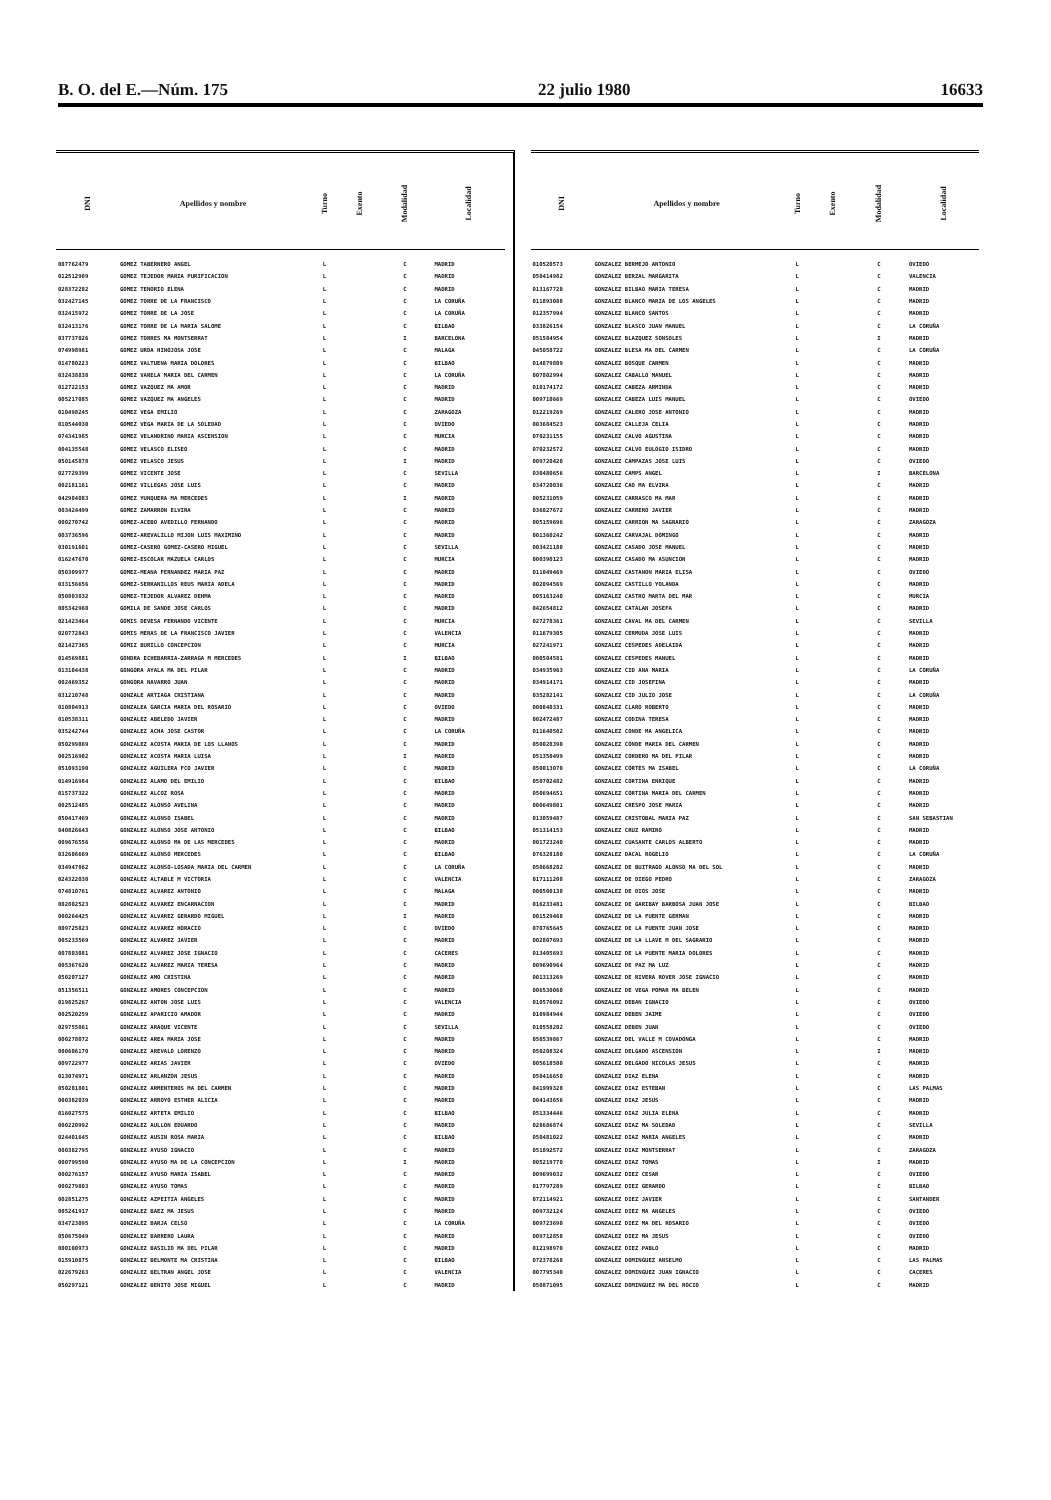B. O. del E.—Núm. 175 22 julio 1980 16633
| DNI | Apellidos y nombre | Turno | Exento | Modalidad | Localidad |
| --- | --- | --- | --- | --- | --- |
| 007762479 | GOMEZ TABERNERO ANGEL | L | | C | MADRID |
| 012512909 | GOMEZ TEJEDOR MARIA PURIFICACION | L | | C | MADRID |
| 028372282 | GOMEZ TENORIO ELENA | L | | C | MADRID |
| 032427145 | GOMEZ TORRE DE LA FRANCISCO | L | | C | LA CORUÑA |
| 032415972 | GOMEZ TORRE DE LA JOSE | L | | C | LA CORUÑA |
| 032413176 | GOMEZ TORRE DE LA MARIA SALOME | L | | C | BILBAO |
| 037737026 | GOMEZ TORRES MA MONTSERRAT | L | | I | BARCELONA |
| 074998981 | GOMEZ URDA HINOJOSA JOSE | L | | C | MALAGA |
| 014780223 | GOMEZ VALTUENA MARIA DOLORES | L | | C | BILBAO |
| 032438838 | GOMEZ VARELA MARIA DEL CARMEN | L | | C | LA CORUÑA |
| 012722153 | GOMEZ VAZQUEZ MA AMOR | L | | C | MADRID |
| 005217085 | GOMEZ VAZQUEZ MA ANGELES | L | | C | MADRID |
| 010498245 | GOMEZ VEGA EMILIO | L | | C | ZARAGOZA |
| 010544030 | GOMEZ VEGA MARIA DE LA SOLEDAD | L | | C | OVIEDO |
| 074341985 | GOMEZ VELANDRINO MARIA ASCENSION | L | | C | MURCIA |
| 004135548 | GOMEZ VELASCO ELISEO | L | | C | MADRID |
| 050145878 | GOMEZ VELASCO JESUS | L | | I | MADRID |
| 027729399 | GOMEZ VICENTE JOSE | L | | C | SEVILLA |
| 002181161 | GOMEZ VILLEGAS JOSE LUIS | L | | C | MADRID |
| 042984083 | GOMEZ YUNQUERA MA MERCEDES | L | | I | MADRID |
| 003424499 | GOMEZ ZAMARRON ELVIRA | L | | C | MADRID |
| 000270742 | GOMEZ-ACEBO AVEDILLO FERNANDO | L | | C | MADRID |
| 003736596 | GOMEZ-AREVALILLO MIJON LUIS MAXIMINO | L | | C | MADRID |
| 030191601 | GOMEZ-CASERO GOMEZ-CASERO MIGUEL | L | | C | SEVILLA |
| 016247670 | GOMEZ-ESCOLAR MAZUELA CARLOS | L | | C | MURCIA |
| 050309977 | GOMEZ-MEANA FERNANDEZ MARIA PAZ | L | | C | MADRID |
| 033156656 | GOMEZ-SERRANILLOS REUS MARIA ADELA | L | | C | MADRID |
| 050803832 | GOMEZ-TEJEDOR ALVAREZ DEHMA | L | | C | MADRID |
| 005342968 | GOMILA DE SANDE JOSE CARLOS | L | | C | MADRID |
| 021423464 | GOMIS DEVESA FERNANDO VICENTE | L | | C | MURCIA |
| 020772843 | GOMIS MERAS DE LA FRANCISCO JAVIER | L | | C | VALENCIA |
| 021427365 | GOMIZ BURILLO CONCEPCION | L | | C | MURCIA |
| 014569881 | GONDRA ECHEBARRIA-ZARRAGA M MERCEDES | L | | I | BILBAO |
| 013104438 | GONGORA AYALA MA DEL PILAR | L | | C | MADRID |
| 002469352 | GONGORA NAVARRO JUAN | L | | C | MADRID |
| 031210748 | GONZALE ARTIAGA CRISTIANA | L | | C | MADRID |
| 010804913 | GONZALEA GARCIA MARIA DEL ROSARIO | L | | C | OVIEDO |
| 010538311 | GONZALEZ ABELEDO JAVIER | L | | C | MADRID |
| 035242744 | GONZALEZ ACHA JOSE CASTOR | L | | C | LA CORUÑA |
| 050299869 | GONZALEZ ACOSTA MARIA DE LOS LLANOS | L | | C | MADRID |
| 002516902 | GONZALEZ ACOSTA MARIA LUISA | L | | I | MADRID |
| 051093190 | GONZALEZ AGUILERA FCO JAVIER | L | | C | MADRID |
| 014916984 | GONZALEZ ALAMO DEL EMILIO | L | | C | BILBAO |
| 015737322 | GONZALEZ ALCOZ ROSA | L | | C | MADRID |
| 002512485 | GONZALEZ ALONSO AVELINA | L | | C | MADRID |
| 050417469 | GONZALEZ ALONSO ISABEL | L | | C | MADRID |
| 040826643 | GONZALEZ ALONSO JOSE ANTONIO | L | | C | BILBAO |
| 009676556 | GONZALEZ ALONSO MA DE LAS MERCEDES | L | | C | MADRID |
| 032606669 | GONZALEZ ALONSO MERCEDES | L | | C | BILBAO |
| 034947862 | GONZALEZ ALONSO-LOSADA MARIA DEL CARMEN | L | | C | LA CORUÑA |
| 024322030 | GONZALEZ ALTABLE M VICTORIA | L | | C | VALENCIA |
| 074810761 | GONZALEZ ALVAREZ ANTONIO | L | | C | MALAGA |
| 002802523 | GONZALEZ ALVAREZ ENCARNACION | L | | C | MADRID |
| 000264425 | GONZALEZ ALVAREZ GERARDO MIGUEL | L | | I | MADRID |
| 009725823 | GONZALEZ ALVAREZ HORACIO | L | | C | OVIEDO |
| 005233569 | GONZALEZ ALVAREZ JAVIER | L | | C | MADRID |
| 007803081 | GONZALEZ ALVAREZ JOSE IGNACIO | L | | C | CACERES |
| 005367620 | GONZALEZ ALVAREZ MARIA TERESA | L | | C | MADRID |
| 050207127 | GONZALEZ AMO CRISTINA | L | | C | MADRID |
| 051356511 | GONZALEZ AMORES CONCEPCION | L | | C | MADRID |
| 019825267 | GONZALEZ ANTON JOSE LUIS | L | | C | VALENCIA |
| 002520259 | GONZALEZ APARICIO AMADOR | L | | C | MADRID |
| 029755061 | GONZALEZ ARAQUE VICENTE | L | | C | SEVILLA |
| 000278072 | GONZALEZ AREA MARIA JOSE | L | | C | MADRID |
| 000606170 | GONZALEZ AREVALO LORENZO | L | | C | MADRID |
| 009722977 | GONZALEZ ARIAS JAVIER | L | | C | OVIEDO |
| 013074971 | GONZALEZ ARLANZON JESUS | L | | C | MADRID |
| 050281801 | GONZALEZ ARMENTEROS MA DEL CARMEN | L | | C | MADRID |
| 000382039 | GONZALEZ ARROYO ESTHER ALICIA | L | | C | MADRID |
| 016027575 | GONZALEZ ARTETA EMILIO | L | | C | BILBAO |
| 000220992 | GONZALEZ AULLON EDUARDO | L | | C | MADRID |
| 024401645 | GONZALEZ AUSIN ROSA MARIA | L | | C | BILBAO |
| 000382795 | GONZALEZ AYUSO IGNACIO | L | | C | MADRID |
| 000799590 | GONZALEZ AYUSO MA DE LA CONCEPCION | L | | I | MADRID |
| 000276157 | GONZALEZ AYUSO MARIA ISABEL | L | | C | MADRID |
| 000279803 | GONZALEZ AYUSO TOMAS | L | | C | MADRID |
| 002851275 | GONZALEZ AZPEITIA ANGELES | L | | C | MADRID |
| 005241917 | GONZALEZ BAEZ MA JESUS | L | | C | MADRID |
| 034723095 | GONZALEZ BARJA CELSO | L | | C | LA CORUÑA |
| 050675049 | GONZALEZ BARRERO LAURA | L | | C | MADRID |
| 000100973 | GONZALEZ BASILIO MA DEL PILAR | L | | C | MADRID |
| 015910875 | GONZALEZ BELMONTE MA CRISTINA | L | | C | BILBAO |
| 022679263 | GONZALEZ BELTRAN ANGEL JOSE | L | | C | VALENCIA |
| 050297121 | GONZALEZ BENITO JOSE MIGUEL | L | | C | MADRID |
| DNI | Apellidos y nombre | Turno | Exento | Modalidad | Localidad |
| --- | --- | --- | --- | --- | --- |
| 010520573 | GONZALEZ BERMEJO ANTONIO | L | | C | OVIEDO |
| 050414982 | GONZALEZ BERZAL MARGARITA | L | | C | VALENCIA |
| 013167720 | GONZALEZ BILBAO MARIA TERESA | L | | C | MADRID |
| 011893088 | GONZALEZ BLANCO MARIA DE LOS ANGELES | L | | C | MADRID |
| 012357994 | GONZALEZ BLANCO SANTOS | L | | C | MADRID |
| 033826154 | GONZALEZ BLASCO JUAN MANUEL | L | | C | LA CORUÑA |
| 051584954 | GONZALEZ BLAZQUEZ SONSOLES | L | | I | MADRID |
| 045058722 | GONZALEZ BLESA MA DEL CARMEN | L | | C | LA CORUÑA |
| 014879809 | GONZALEZ BOSQUE CARMEN | L | | C | MADRID |
| 007802994 | GONZALEZ CABALLO MANUEL | L | | C | MADRID |
| 010174172 | GONZALEZ CABEZA ARMINDA | L | | C | MADRID |
| 009710669 | GONZALEZ CABEZA LUIS MANUEL | L | | C | OVIEDO |
| 012219269 | GONZALEZ CALERO JOSE ANTONIO | L | | C | MADRID |
| 003684523 | GONZALEZ CALLEJA CELIA | L | | C | MADRID |
| 070231155 | GONZALEZ CALVO AGUSTINA | L | | C | MADRID |
| 070232572 | GONZALEZ CALVO EULOGIO ISIDRO | L | | C | MADRID |
| 009720420 | GONZALEZ CAMPAZAS JOSE LUIS | L | | C | OVIEDO |
| 030480656 | GONZALEZ CAMPS ANGEL | L | | I | BARCELONA |
| 034720036 | GONZALEZ CAO MA ELVIRA | L | | C | MADRID |
| 005231059 | GONZALEZ CARRASCO MA MAR | L | | C | MADRID |
| 036027672 | GONZALEZ CARRERO JAVIER | L | | C | MADRID |
| 005159696 | GONZALEZ CARRION MA SAGRARIO | L | | C | ZARAGOZA |
| 001360242 | GONZALEZ CARVAJAL DOMINGO | L | | C | MADRID |
| 003421180 | GONZALEZ CASADO JOSE MANUEL | L | | C | MADRID |
| 000390123 | GONZALEZ CASADO MA ASUNCION | L | | C | MADRID |
| 011049469 | GONZALEZ CASTANON MARIA ELISA | L | | C | OVIEDO |
| 002094569 | GONZALEZ CASTILLO YOLANDA | L | | C | MADRID |
| 005163240 | GONZALEZ CASTRO MARTA DEL MAR | L | | C | MURCIA |
| 042654812 | GONZALEZ CATALAN JOSEFA | L | | C | MADRID |
| 027278361 | GONZALEZ CAVAL MA DEL CARMEN | L | | C | SEVILLA |
| 011679305 | GONZALEZ CERMUDA JOSE LUIS | L | | C | MADRID |
| 027241971 | GONZALEZ CESPEDES ADELAIDA | L | | C | MADRID |
| 000504581 | GONZALEZ CESPEDES MANUEL | L | | C | MADRID |
| 034935963 | GONZALEZ CID ANA MARIA | L | | C | LA CORUÑA |
| 034914171 | GONZALEZ CID JOSEFINA | L | | C | MADRID |
| 035282141 | GONZALEZ CID JULIO JOSE | L | | C | LA CORUÑA |
| 000840331 | GONZALEZ CLARO ROBERTO | L | | C | MADRID |
| 002472487 | GONZALEZ CODINA TERESA | L | | C | MADRID |
| 011640502 | GONZALEZ CONDE MA ANGELICA | L | | C | MADRID |
| 050028390 | GONZALEZ CONDE MARIA DEL CARMEN | L | | C | MADRID |
| 051350499 | GONZALEZ CORDERO MA DEL PILAR | L | | C | MADRID |
| 050013070 | GONZALEZ CORTES MA ISABEL | L | | C | LA CORUÑA |
| 050702482 | GONZALEZ CORTINA ENRIQUE | L | | C | MADRID |
| 050694651 | GONZALEZ CORTINA MARIA DEL CARMEN | L | | C | MADRID |
| 000649801 | GONZALEZ CRESPO JOSE MARIA | L | | C | MADRID |
| 013059487 | GONZALEZ CRISTOBAL MARIA PAZ | L | | C | SAN SEBASTIAN |
| 051314153 | GONZALEZ CRUZ RAMIRO | L | | C | MADRID |
| 001723240 | GONZALEZ CUASANTE CARLOS ALBERTO | L | | C | MADRID |
| 076328180 | GONZALEZ DACAL ROGELIO | L | | C | LA CORUÑA |
| 050668282 | GONZALEZ DE BUITRAGO ALONSO MA DEL SOL | L | | C | MADRID |
| 017111208 | GONZALEZ DE DIEGO PEDRO | L | | C | ZARAGOZA |
| 000500138 | GONZALEZ DE DIOS JOSE | L | | C | MADRID |
| 016233481 | GONZALEZ DE GARIBAY BARBOSA JUAN JOSE | L | | C | BILBAO |
| 001529468 | GONZALEZ DE LA FUENTE GERMAN | L | | C | MADRID |
| 070765645 | GONZALEZ DE LA FUENTE JUAN JOSE | L | | C | MADRID |
| 002807693 | GONZALEZ DE LA LLAVE M DEL SAGRARIO | L | | C | MADRID |
| 013405693 | GONZALEZ DE LA PUENTE MARIA DOLORES | L | | C | MADRID |
| 009690964 | GONZALEZ DE PAZ MA LUZ | L | | C | MADRID |
| 001313269 | GONZALEZ DE RIVERA ROVER JOSE IGNACIO | L | | C | MADRID |
| 006530060 | GONZALEZ DE VEGA POMAR MA BELEN | L | | C | MADRID |
| 010576092 | GONZALEZ DEBAN IGNACIO | L | | C | OVIEDO |
| 010984944 | GONZALEZ DEBEN JAIME | L | | C | OVIEDO |
| 010558202 | GONZALEZ DEBEN JUAN | L | | C | OVIEDO |
| 050539867 | GONZALEZ DEL VALLE M COVADONGA | L | | C | MADRID |
| 050208324 | GONZALEZ DELGADO ASCENSION | L | | I | MADRID |
| 005618500 | GONZALEZ DELGADO NICOLAS JESUS | L | | C | MADRID |
| 050416650 | GONZALEZ DIAZ ELENA | L | | C | MADRID |
| 041999328 | GONZALEZ DIAZ ESTEBAN | L | | C | LAS PALMAS |
| 004143656 | GONZALEZ DIAZ JESUS | L | | C | MADRID |
| 051334446 | GONZALEZ DIAZ JULIA ELENA | L | | C | MADRID |
| 028686874 | GONZALEZ DIAZ MA SOLEDAD | L | | C | SEVILLA |
| 050481022 | GONZALEZ DIAZ MARIA ANGELES | L | | C | MADRID |
| 051892572 | GONZALEZ DIAZ MONTSERRAT | L | | C | ZARAGOZA |
| 005219770 | GONZALEZ DIAZ TOMAS | L | | I | MADRID |
| 009699032 | GONZALEZ DIEZ CESAR | L | | C | OVIEDO |
| 017797289 | GONZALEZ DIEZ GERARDO | L | | C | BILBAO |
| 072114921 | GONZALEZ DIEZ JAVIER | L | | C | SANTANDER |
| 009732124 | GONZALEZ DIEZ MA ANGELES | L | | C | OVIEDO |
| 009723690 | GONZALEZ DIEZ MA DEL ROSARIO | L | | C | OVIEDO |
| 009712858 | GONZALEZ DIEZ MA JESUS | L | | C | OVIEDO |
| 012198970 | GONZALEZ DIEZ PABLO | L | | C | MADRID |
| 072378268 | GONZALEZ DOMINGUEZ ANSELMO | L | | C | LAS PALMAS |
| 007795340 | GONZALEZ DOMINGUEZ JUAN IGNACIO | L | | C | CACERES |
| 050871095 | GONZALEZ DOMINGUEZ MA DEL ROCIO | L | | C | MADRID |